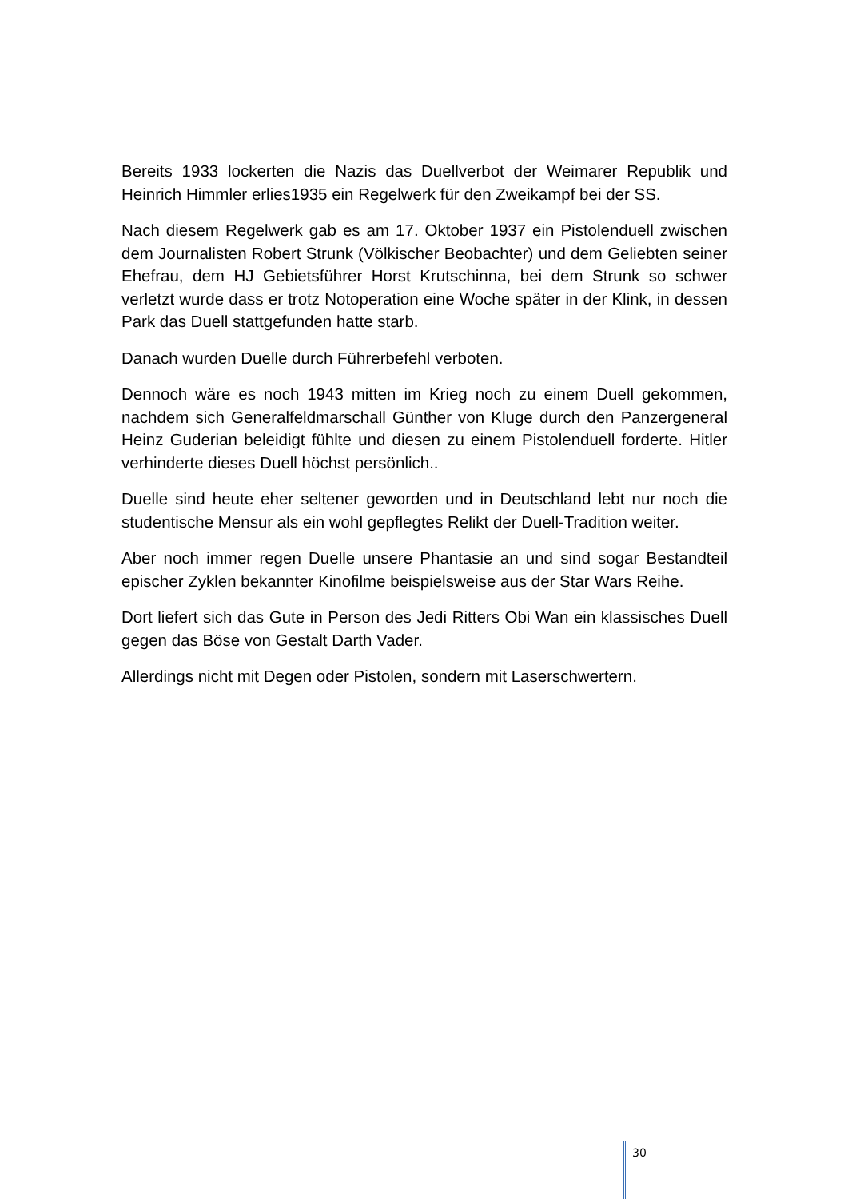Bereits 1933 lockerten die Nazis das Duellverbot der Weimarer Republik und Heinrich Himmler erlies1935 ein Regelwerk für den Zweikampf bei der SS.
Nach diesem Regelwerk gab es am 17. Oktober 1937 ein Pistolenduell zwischen dem Journalisten Robert Strunk (Völkischer Beobachter) und dem Geliebten seiner Ehefrau, dem HJ Gebietsführer Horst Krutschinna, bei dem Strunk so schwer verletzt wurde dass er trotz Notoperation eine Woche später in der Klink, in dessen Park das Duell stattgefunden hatte starb.
Danach wurden Duelle durch Führerbefehl verboten.
Dennoch wäre es noch 1943 mitten im Krieg noch zu einem Duell gekommen, nachdem sich Generalfeldmarschall Günther von Kluge durch den Panzergeneral Heinz Guderian beleidigt fühlte und diesen zu einem Pistolenduell forderte. Hitler verhinderte dieses Duell höchst persönlich..
Duelle sind heute eher seltener geworden und in Deutschland lebt nur noch die studentische Mensur als ein wohl gepflegtes Relikt der Duell-Tradition weiter.
Aber noch immer regen Duelle unsere Phantasie an und sind sogar Bestandteil epischer Zyklen bekannter Kinofilme beispielsweise aus der Star Wars Reihe.
Dort liefert sich das Gute in Person des Jedi Ritters Obi Wan ein klassisches Duell gegen das Böse von Gestalt Darth Vader.
Allerdings nicht mit Degen oder Pistolen, sondern mit Laserschwertern.
30